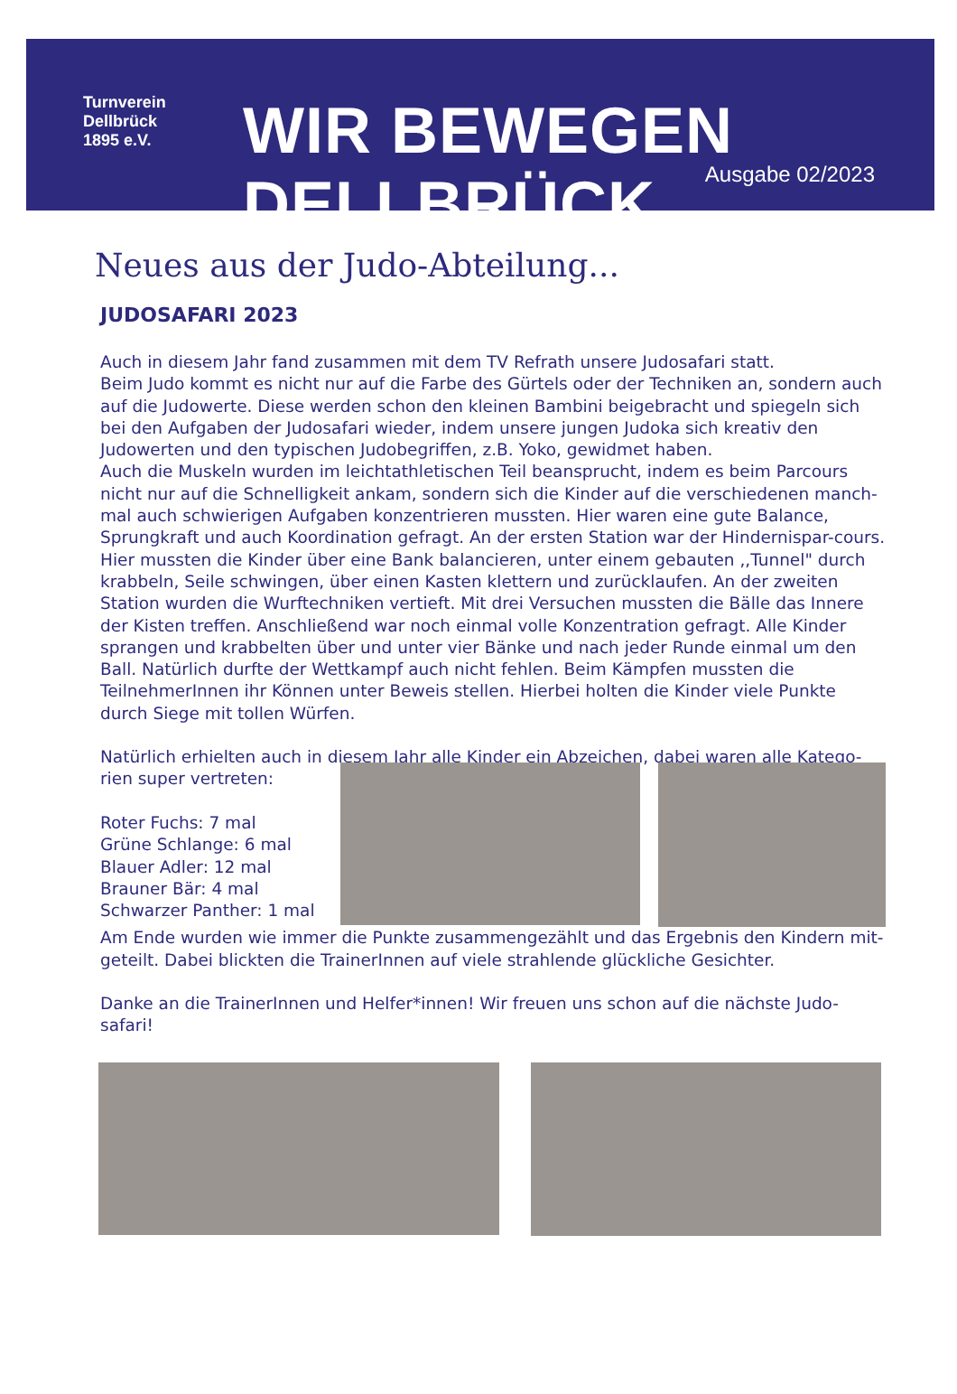Turnverein
Dellbrück
1895 e.V.
WIR BEWEGEN DELLBRÜCK.
Ausgabe 02/2023
Neues aus der Judo-Abteilung...
JUDOSAFARI 2023
Auch in diesem Jahr fand zusammen mit dem TV Refrath unsere Judosafari statt.
Beim Judo kommt es nicht nur auf die Farbe des Gürtels oder der Techniken an, sondern auch auf die Judowerte. Diese werden schon den kleinen Bambini beigebracht und spiegeln sich bei den Aufgaben der Judosafari wieder, indem unsere jungen Judoka sich kreativ den Judowerten und den typischen Judobegriffen, z.B. Yoko, gewidmet haben.
Auch die Muskeln wurden im leichtathletischen Teil beansprucht, indem es beim Parcours nicht nur auf die Schnelligkeit ankam, sondern sich die Kinder auf die verschiedenen manch-mal auch schwierigen Aufgaben konzentrieren mussten. Hier waren eine gute Balance, Sprungkraft und auch Koordination gefragt. An der ersten Station war der Hindernispar-cours.
Hier mussten die Kinder über eine Bank balancieren, unter einem gebauten ,,Tunnel" durch krabbeln, Seile schwingen, über einen Kasten klettern und zurücklaufen. An der zweiten Station wurden die Wurftechniken vertieft. Mit drei Versuchen mussten die Bälle das Innere der Kisten treffen. Anschließend war noch einmal volle Konzentration gefragt. Alle Kinder sprangen und krabbelten über und unter vier Bänke und nach jeder Runde einmal um den Ball. Natürlich durfte der Wettkampf auch nicht fehlen. Beim Kämpfen mussten die TeilnehmerInnen ihr Können unter Beweis stellen. Hierbei holten die Kinder viele Punkte durch Siege mit tollen Würfen.
Natürlich erhielten auch in diesem Jahr alle Kinder ein Abzeichen, dabei waren alle Katego-
rien super vertreten:
Roter Fuchs: 7 mal
Grüne Schlange: 6 mal
Blauer Adler: 12 mal
Brauner Bär: 4 mal
Schwarzer Panther: 1 mal
Am Ende wurden wie immer die Punkte zusammengezählt und das Ergebnis den Kindern mit-geteilt. Dabei blickten die TrainerInnen auf viele strahlende glückliche Gesichter.
Danke an die TrainerInnen und Helfer*innen! Wir freuen uns schon auf die nächste Judo-safari!